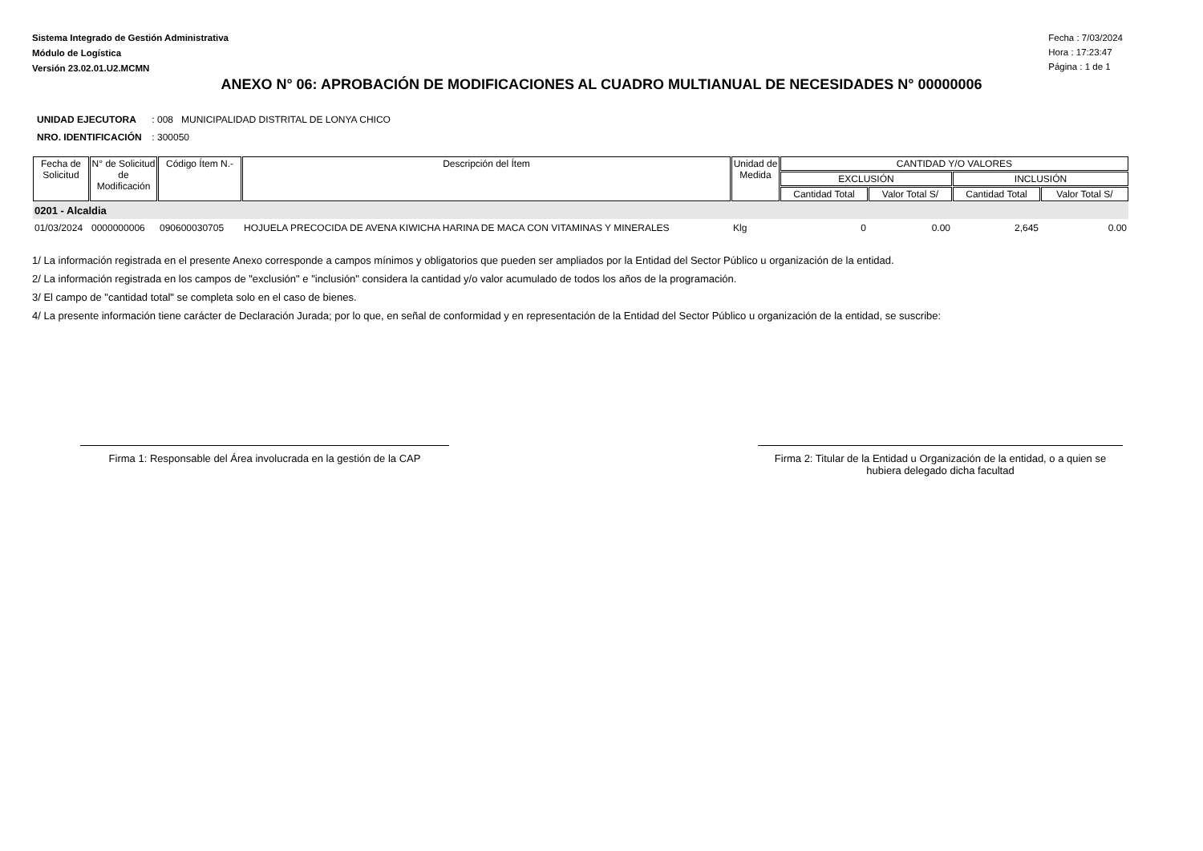Sistema Integrado de Gestión Administrativa
Módulo de Logística
Versión 23.02.01.U2.MCMN
Fecha : 7/03/2024
Hora : 17:23:47
Página : 1 de 1
ANEXO N° 06: APROBACIÓN DE MODIFICACIONES AL CUADRO MULTIANUAL DE NECESIDADES N° 00000006
UNIDAD EJECUTORA : 008 MUNICIPALIDAD DISTRITAL DE LONYA CHICO
NRO. IDENTIFICACIÓN : 300050
| Fecha de Solicitud | N° de Solicitud de Modificación | Código Ítem N.- | Descripción del Ítem | Unidad de Medida | CANTIDAD Y/O VALORES | | | |
| --- | --- | --- | --- | --- | --- | --- | --- | --- |
| | | | | | EXCLUSIÓN | | INCLUSIÓN | |
| | | | | | Cantidad Total | Valor Total S/ | Cantidad Total | Valor Total S/ |
| 0201 - Alcaldia | | | | | | | | |
| 01/03/2024 | 0000000006 | 090600030705 | HOJUELA PRECOCIDA DE AVENA KIWICHA HARINA DE MACA CON VITAMINAS Y MINERALES | Klg | 0 | 0.00 | 2,645 | 0.00 |
1/ La información registrada en el presente Anexo corresponde a campos mínimos y obligatorios que pueden ser ampliados por la Entidad del Sector Público u organización de la entidad.
2/ La información registrada en los campos de "exclusión" e "inclusión" considera la cantidad y/o valor acumulado de todos los años de la programación.
3/ El campo de "cantidad total" se completa solo en el caso de bienes.
4/ La presente información tiene carácter de Declaración Jurada; por lo que, en señal de conformidad y en representación de la Entidad del Sector Público u organización de la entidad, se suscribe:
Firma 1: Responsable del Área involucrada en la gestión de la CAP
Firma 2: Titular de la Entidad u Organización de la entidad, o a quien se hubiera delegado dicha facultad